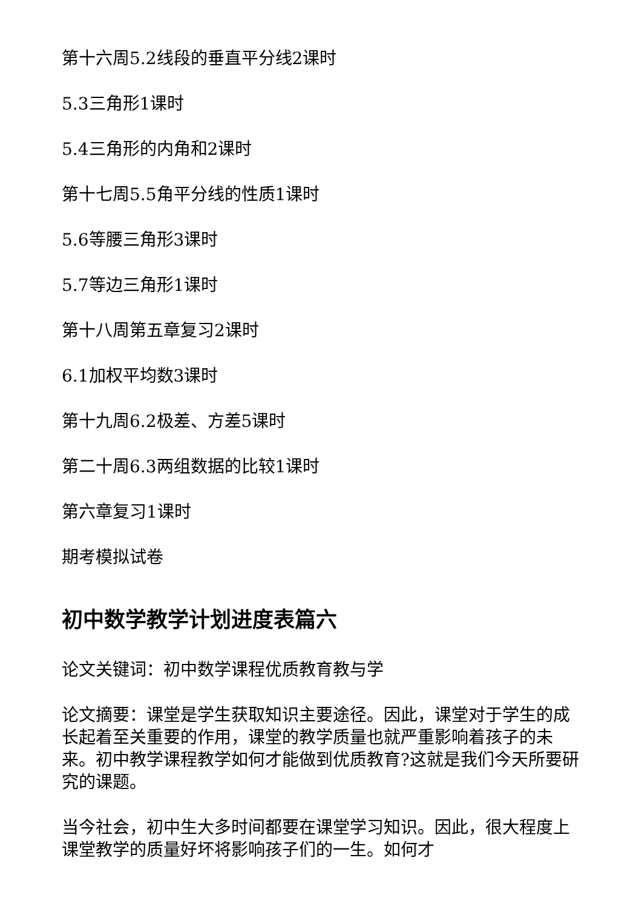第十六周5.2线段的垂直平分线2课时
5.3三角形1课时
5.4三角形的内角和2课时
第十七周5.5角平分线的性质1课时
5.6等腰三角形3课时
5.7等边三角形1课时
第十八周第五章复习2课时
6.1加权平均数3课时
第十九周6.2极差、方差5课时
第二十周6.3两组数据的比较1课时
第六章复习1课时
期考模拟试卷
初中数学教学计划进度表篇六
论文关键词：初中数学课程优质教育教与学
论文摘要：课堂是学生获取知识主要途径。因此，课堂对于学生的成长起着至关重要的作用，课堂的教学质量也就严重影响着孩子的未来。初中教学课程教学如何才能做到优质教育?这就是我们今天所要研究的课题。
当今社会，初中生大多时间都要在课堂学习知识。因此，很大程度上课堂教学的质量好坏将影响孩子们的一生。如何才